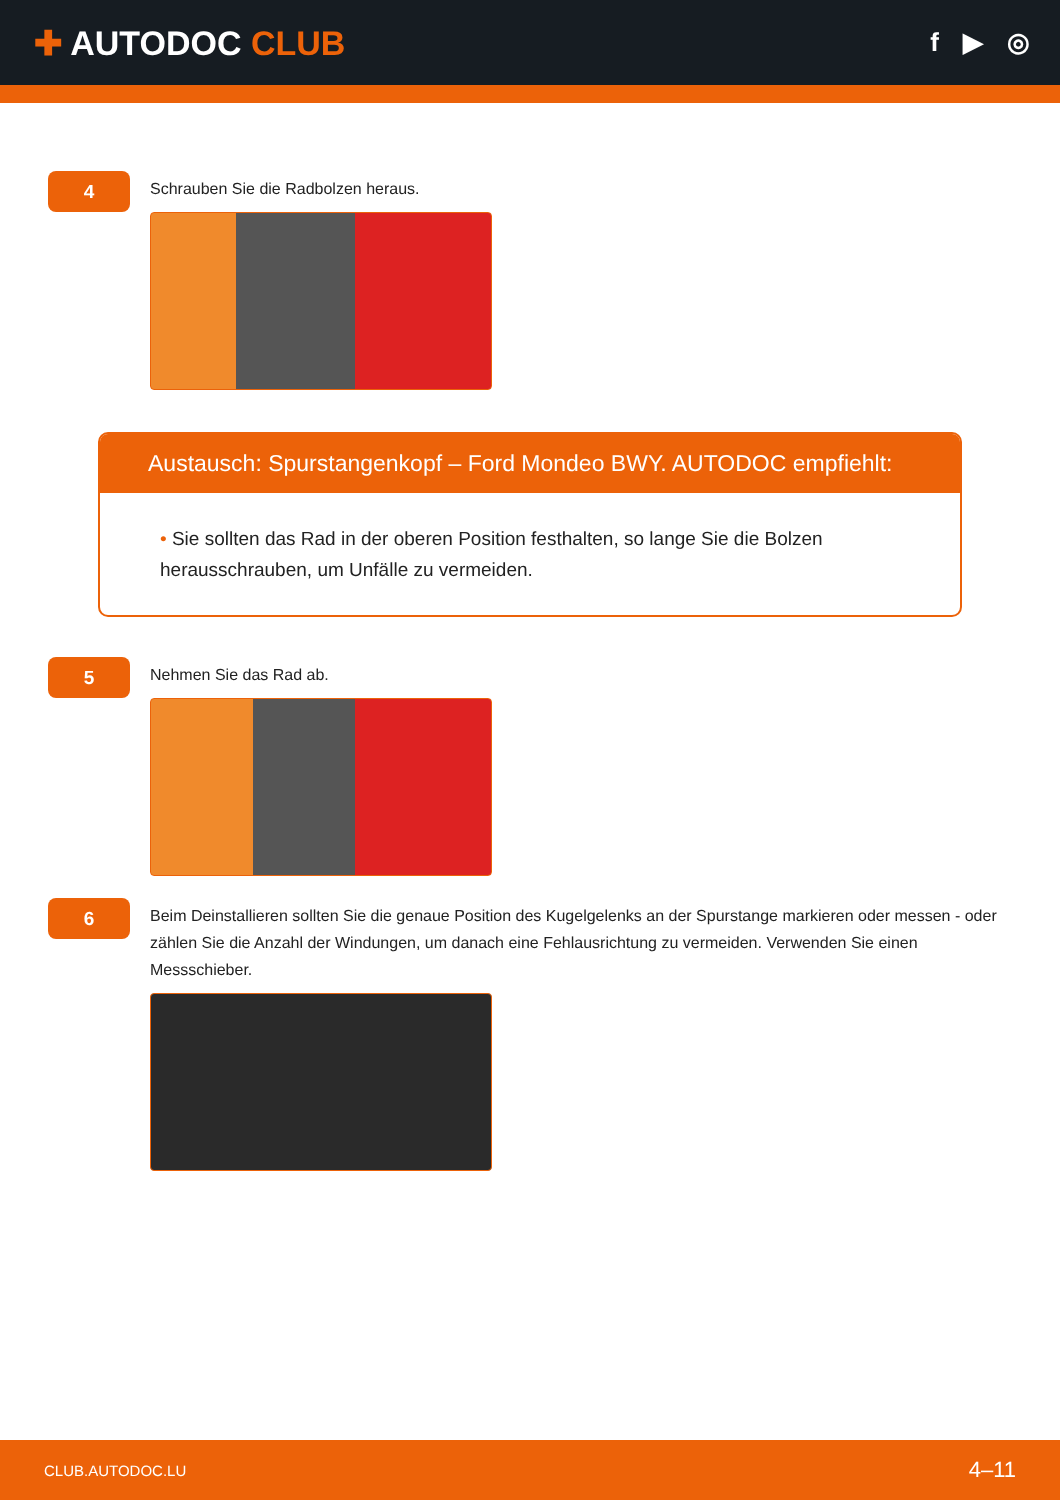✚ AUTODOC CLUB
f ▶ ◎
4
Schrauben Sie die Radbolzen heraus.
Austausch: Spurstangenkopf – Ford Mondeo BWY. AUTODOC empfiehlt:
• Sie sollten das Rad in der oberen Position festhalten, so lange Sie die Bolzen herausschrauben, um Unfälle zu vermeiden.
5
Nehmen Sie das Rad ab.
6
Beim Deinstallieren sollten Sie die genaue Position des Kugelgelenks an der Spurstange markieren oder messen - oder zählen Sie die Anzahl der Windungen, um danach eine Fehlausrichtung zu vermeiden. Verwenden Sie einen Messschieber.
CLUB.AUTODOC.LU 4–11